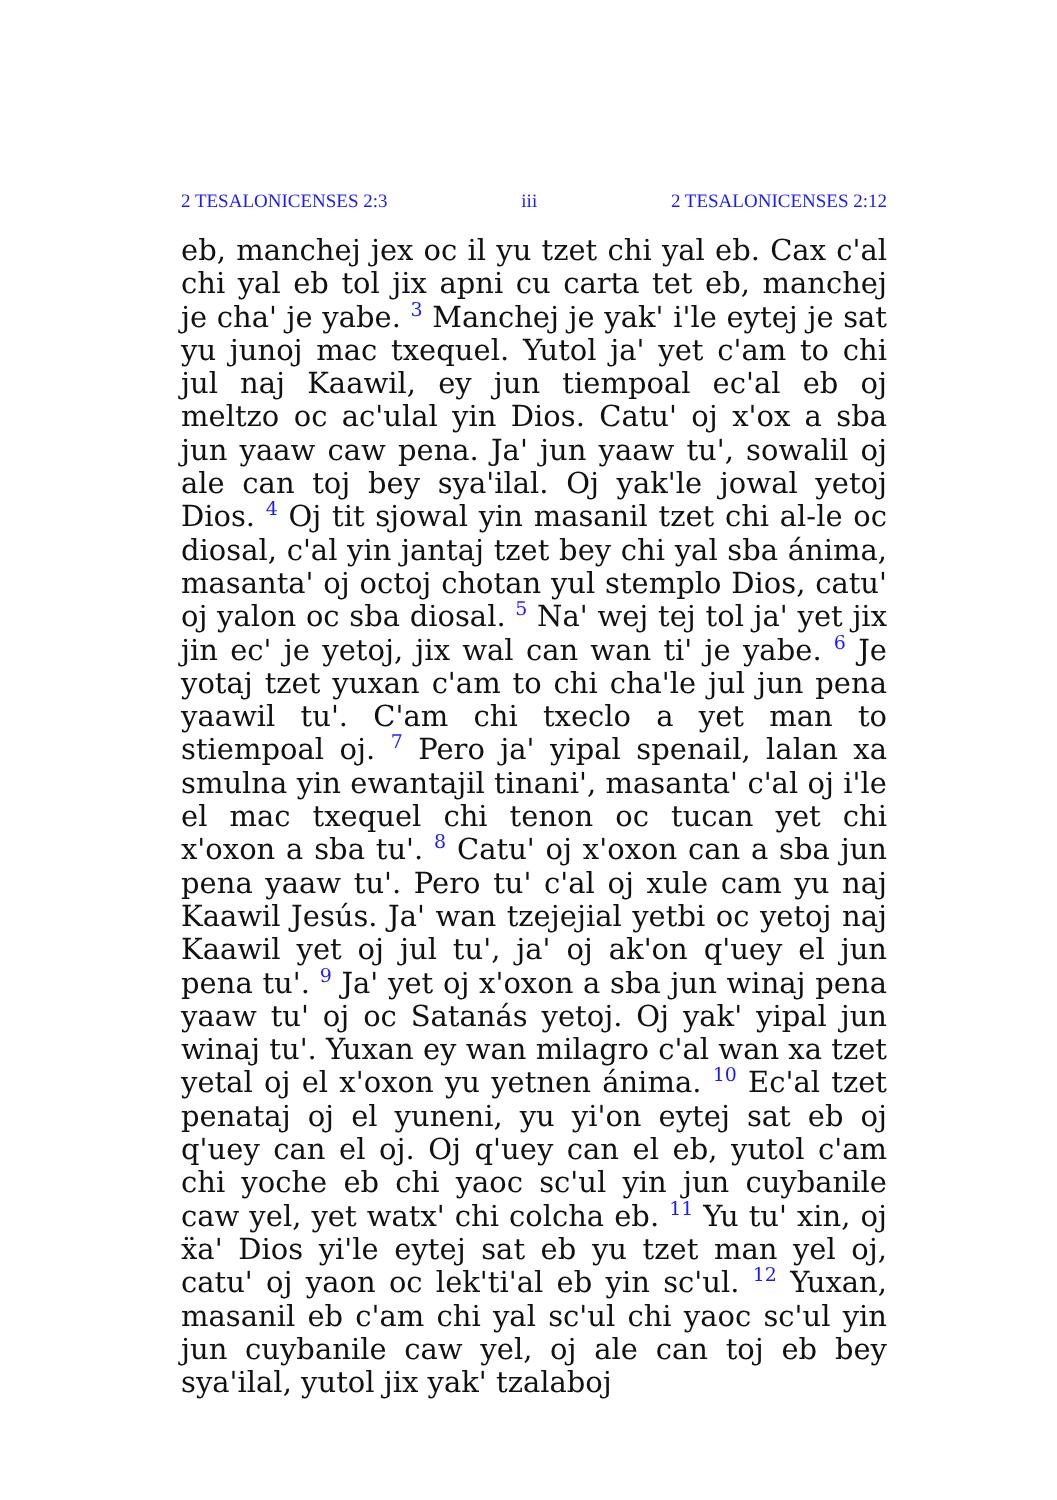2 TESALONICENSES 2:3 iii 2 TESALONICENSES 2:12
eb, manchej jex oc il yu tzet chi yal eb. Cax c'al chi yal eb tol jix apni cu carta tet eb, manchej je cha' je yabe. <sup>3</sup> Manchej je yak' i'le eytej je sat yu junoj mac txequel. Yutol ja' yet c'am to chi jul naj Kaawil, ey jun tiempoal ec'al eb oj meltzo oc ac'ulal yin Dios. Catu' oj x'ox a sba jun yaaw caw pena. Ja' jun yaaw tu', sowalil oj ale can toj bey sya'ilal. Oj yak'le jowal yetoj Dios. <sup>4</sup> Oj tit sjowal yin masanil tzet chi al-le oc diosal, c'al yin jantaj tzet bey chi yal sba ánima, masanta' oj octoj chotan yul stemplo Dios, catu' oj yalon oc sba diosal. <sup>5</sup> Na' wej tej tol ja' yet jix jin ec' je yetoj, jix wal can wan ti' je yabe. <sup>6</sup> Je yotaj tzet yuxan c'am to chi cha'le jul jun pena yaawil tu'. C'am chi txeclo a yet man to stiempoal oj. <sup>7</sup> Pero ja' yipal spenail, lalan xa smulna yin ewantajil tinani', masanta' c'al oj i'le el mac txequel chi tenon oc tucan yet chi x'oxon a sba tu'. <sup>8</sup> Catu' oj x'oxon can a sba jun pena yaaw tu'. Pero tu' c'al oj xule cam yu naj Kaawil Jesús. Ja' wan tzejejial yetbi oc yetoj naj Kaawil yet oj jul tu', ja' oj ak'on q'uey el jun pena tu'. <sup>9</sup> Ja' yet oj x'oxon a sba jun winaj pena yaaw tu' oj oc Satanás yetoj. Oj yak' yipal jun winaj tu'. Yuxan ey wan milagro c'al wan xa tzet yetal oj el x'oxon yu yetnen ánima. <sup>10</sup> Ec'al tzet penataj oj el yuneni, yu yi'on eytej sat eb oj q'uey can el oj. Oj q'uey can el eb, yutol c'am chi yoche eb chi yaoc sc'ul yin jun cuybanile caw yel, yet watx' chi colcha eb. <sup>11</sup> Yu tu' xin, oj ẍa' Dios yi'le eytej sat eb yu tzet man yel oj, catu' oj yaon oc lek'ti'al eb yin sc'ul. <sup>12</sup> Yuxan, masanil eb c'am chi yal sc'ul chi yaoc sc'ul yin jun cuybanile caw yel, oj ale can toj eb bey sya'ilal, yutol jix yak' tzalaboj